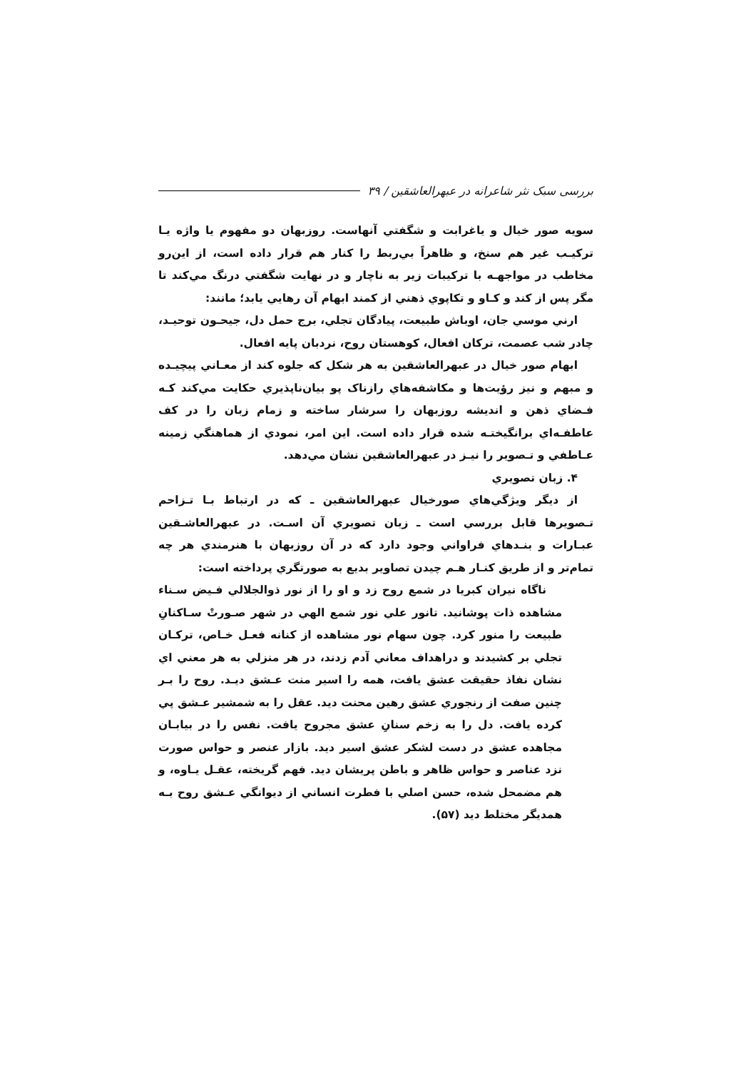بررسی سبک نثر شاعرانه در عبهرالعاشقین / ۳۹
سویه صور خیال و یاغرابت و شگفتي آنهاست. روزبهان دو مفهوم یا واژه یـا ترکیـب غیر هم سنخ، و ظاهراً بي‌ربط را کنار هم قرار داده است، از این‌رو مخاطب در مواجهـه با ترکیبات زیر به ناچار و در نهایت شگفتي درنگ مي‌کند تا مگر پس از کند و کـاو و تکاپوي ذهني از کمند ابهام آن رهایي یابد؛ مانند:
ارني موسي جان، اوباش طبیعت، پیادگان تجلي، برج حمل دل، جیحـون توحیـد، چادر شب عصمت، ترکان افعال، کوهستان روح، نردبان پایه افعال.
ابهام صور خیال در عبهرالعاشقین به هر شکل که جلوه کند از معـاني پیچیـده و مبهم و نیز رؤیت‌ها و مکاشفه‌هاي رازناک پو بیان‌ناپذیري حکایت مي‌کند کـه فـضاي ذهن و اندیشه روزبهان را سرشار ساخته و زمام زبان را در کف عاطفـه‌اي برانگیختـه شده قرار داده است. این امر، نمودي از هماهنگي زمینه عـاطفي و تـصویر را نیـز در عبهرالعاشقین نشان مي‌دهد.
۴. زبان تصویري
از دیگر ویژگي‌هاي صورخیال عبهرالعاشقین ـ که در ارتباط بـا تـزاحم تـصویرها قابل بررسي است ـ زبان تصویري آن اسـت. در عبهرالعاشـقین عبـارات و بنـدهاي فراواني وجود دارد که در آن روزبهان با هنرمندي هر چه تمام‌تر و از طریق کنـار هـم چیدن تصاویر بدیع به صورتگري پرداخته است:
ناگاه نیران کبریا در شمع روح زد و او را از نور ذوالجلالي فـیض سـناء مشاهده ذات پوشانید. تانور علي نور شمع الهي در شهر صـورتْ سـاکنانِ طبیعت را منور کرد. چون سهام نور مشاهده از کنانه فعـل خـاص، ترکـان تجلي بر کشیدند و دراهداف معاني آدم زدند، در هر منزلي به هر معني اي نشان نفاذ حقیقت عشق یافت، همه را اسیر منت عـشق دیـد. روح را بـر چنین صفت از رنجوري عشق رهین محنت دید. عقل را به شمشیر عـشق پي کرده یافت. دل را به زخم سنانِ عشق مجروح یافت. نفس را در بیابـان مجاهده عشق در دست لشکر عشق اسیر دید. بازار عنصر و حواس صورت نزد عناصر و حواس ظاهر و باطن پریشان دید. فهم گریخته، عقـل یـاوه، و هم مضمحل شده، حسن اصلي با فطرت انساني از دیوانگي عـشق روح بـه همدیگر مختلط دید (۵۷).